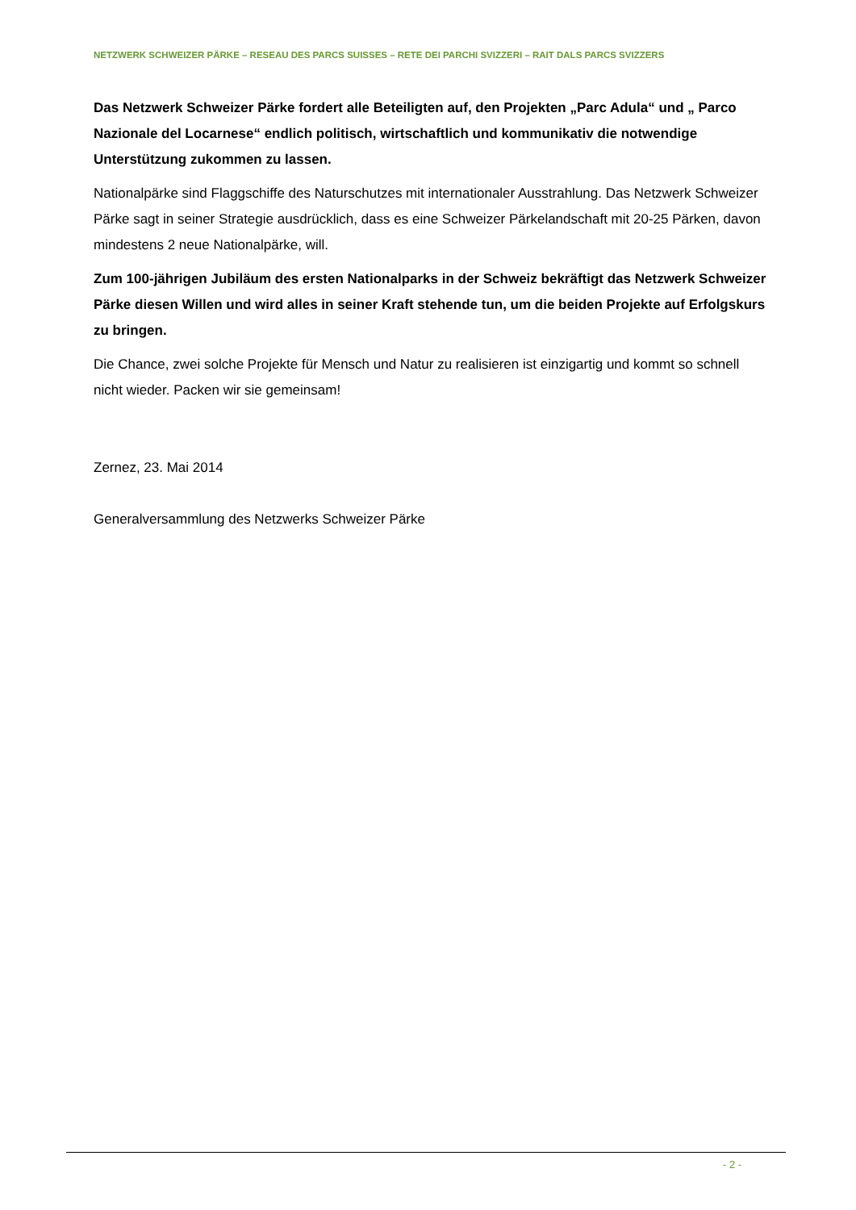NETZWERK SCHWEIZER PÄRKE – RESEAU DES PARCS SUISSES – RETE DEI PARCHI SVIZZERI – RAIT DALS PARCS SVIZZERS
Das Netzwerk Schweizer Pärke fordert alle Beteiligten auf, den Projekten „Parc Adula“ und „ Parco Nazionale del Locarnese“ endlich politisch, wirtschaftlich und kommunikativ die notwendige Unterstützung zukommen zu lassen.
Nationalpärke sind Flaggschiffe des Naturschutzes mit internationaler Ausstrahlung. Das Netzwerk Schweizer Pärke sagt in seiner Strategie ausdrücklich, dass es eine Schweizer Pärkelandschaft mit 20-25 Pärken, davon mindestens 2 neue Nationalpärke, will.
Zum 100-jährigen Jubiläum des ersten Nationalparks in der Schweiz bekräftigt das Netzwerk Schweizer Pärke diesen Willen und wird alles in seiner Kraft stehende tun, um die beiden Projekte auf Erfolgskurs zu bringen.
Die Chance, zwei solche Projekte für Mensch und Natur zu realisieren ist einzigartig und kommt so schnell nicht wieder. Packen wir sie gemeinsam!
Zernez, 23. Mai 2014
Generalversammlung des Netzwerks Schweizer Pärke
- 2 -